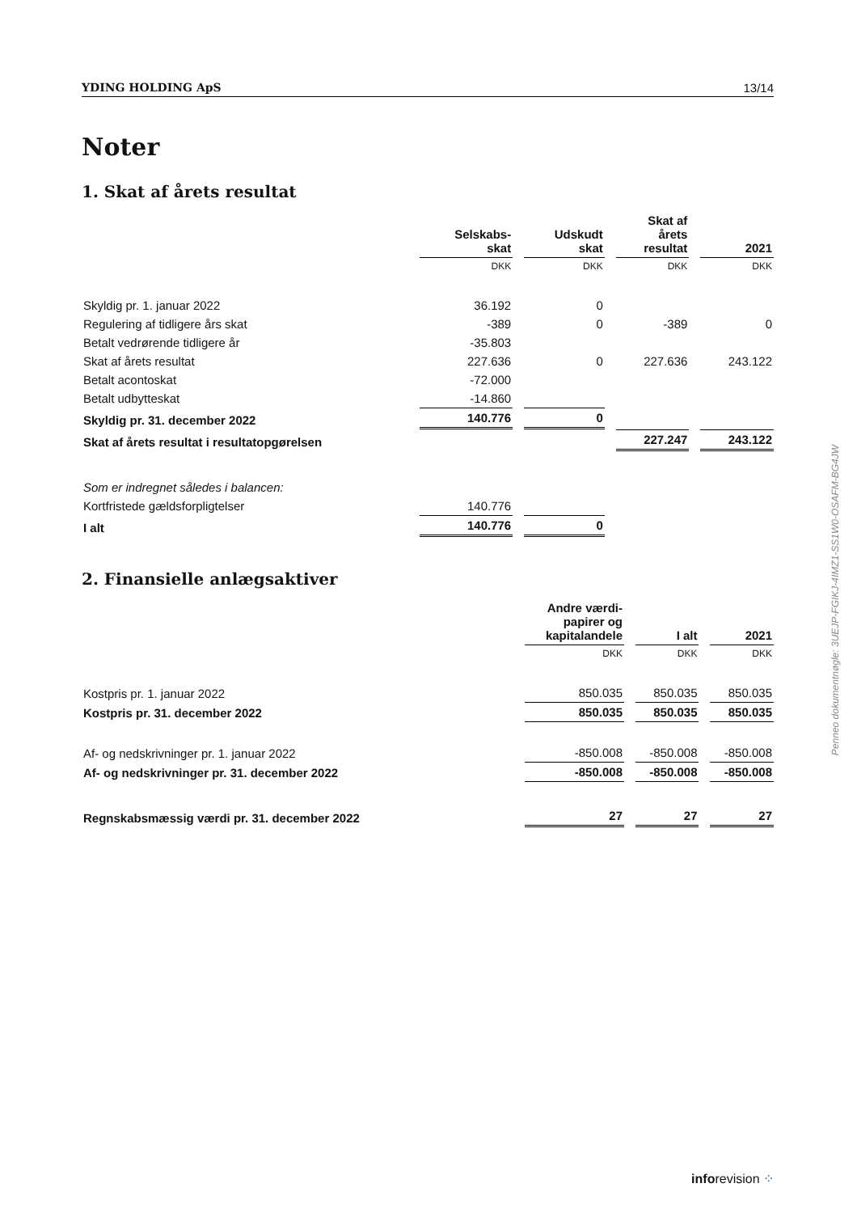YDING HOLDING ApS 13/14
Noter
1. Skat af årets resultat
| | Selskabs- skat | Udskudt skat | Skat af årets resultat | 2021 |
| | DKK | DKK | DKK | DKK |
| Skyldig pr. 1. januar 2022 | 36.192 | 0 | | |
| Regulering af tidligere års skat | -389 | 0 | -389 | 0 |
| Betalt vedrørende tidligere år | -35.803 | | | |
| Skat af årets resultat | 227.636 | 0 | 227.636 | 243.122 |
| Betalt acontoskat | -72.000 | | | |
| Betalt udbytteskat | -14.860 | | | |
| Skyldig pr. 31. december 2022 | 140.776 | 0 | | |
| Skat af årets resultat i resultatopgørelsen | | | 227.247 | 243.122 |
| Som er indregnet således i balancen: | | | | |
| Kortfristede gældsforpligtelser | 140.776 | | | |
| I alt | 140.776 | 0 | | |
2. Finansielle anlægsaktiver
| | Andre værdi- papirer og kapitalandele | I alt | 2021 |
| | DKK | DKK | DKK |
| Kostpris pr. 1. januar 2022 | 850.035 | 850.035 | 850.035 |
| Kostpris pr. 31. december 2022 | 850.035 | 850.035 | 850.035 |
| Af- og nedskrivninger pr. 1. januar 2022 | -850.008 | -850.008 | -850.008 |
| Af- og nedskrivninger pr. 31. december 2022 | -850.008 | -850.008 | -850.008 |
| Regnskabsmæssig værdi pr. 31. december 2022 | 27 | 27 | 27 |
Penneo dokumentnøgle: 3UEJP-FGIKJ-4IMZ1-SS1W0-OSAFM-BG4JW
inforevision ⁘